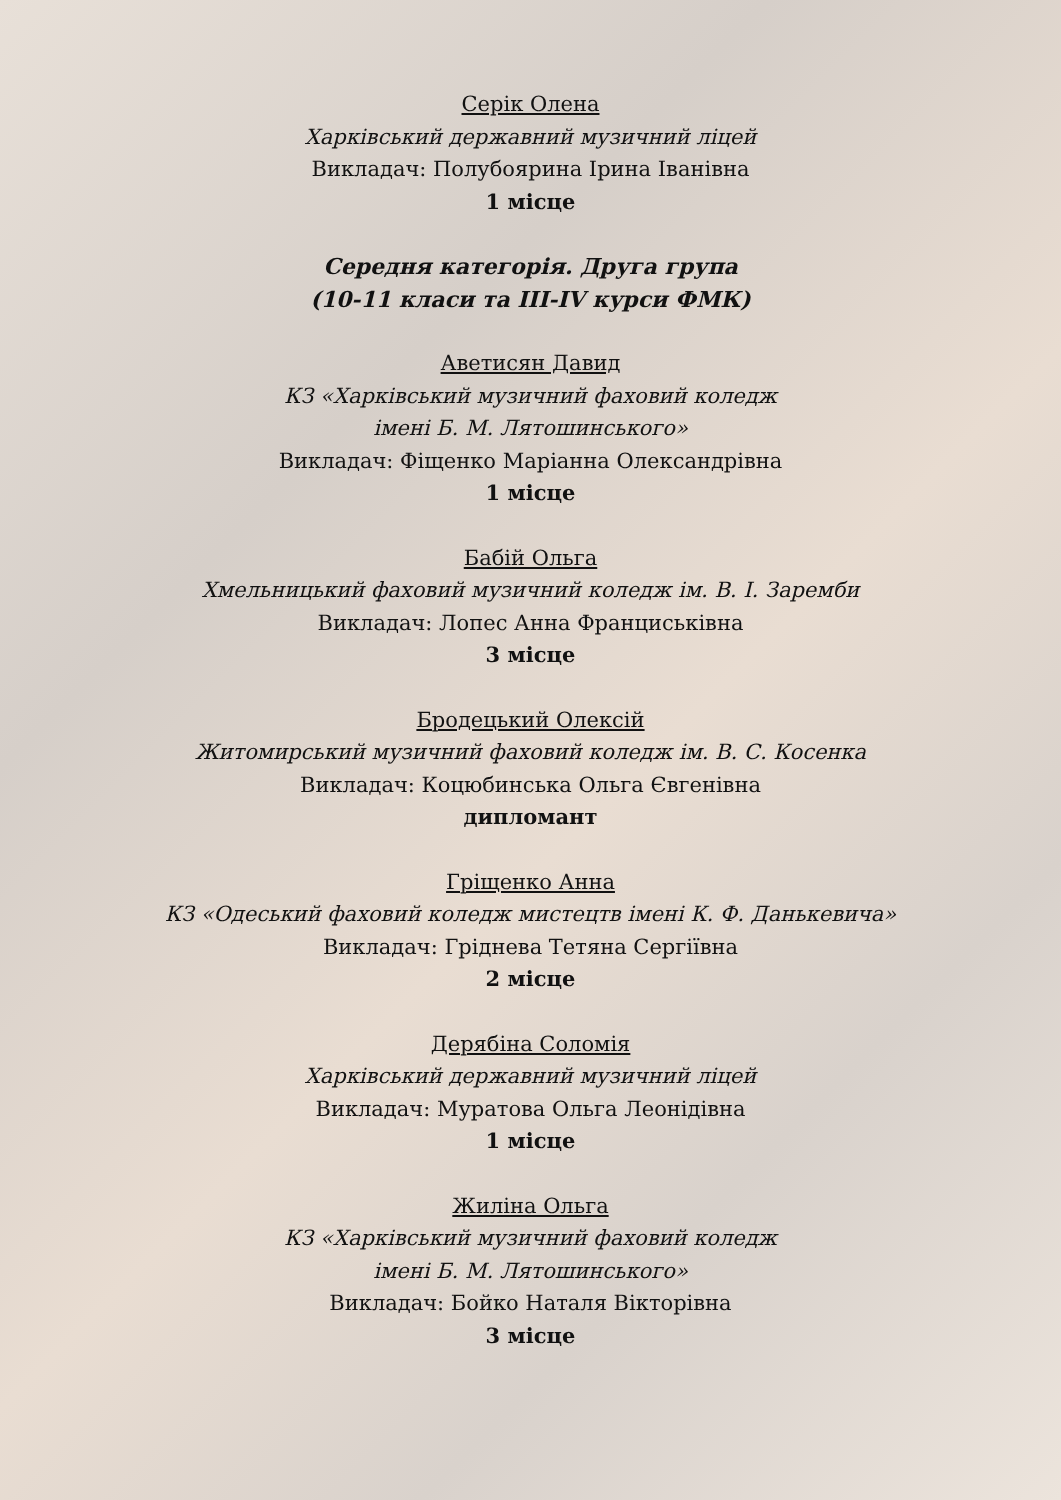Серік Олена
Харківський державний музичний ліцей
Викладач: Полубоярина Ірина Іванівна
1 місце
Середня категорія. Друга група
(10-11 класи та III-IV курси ФМК)
Аветисян Давид
КЗ «Харківський музичний фаховий коледж
імені Б. М. Лятошинського»
Викладач: Фіщенко Маріанна Олександрівна
1 місце
Бабій Ольга
Хмельницький фаховий музичний коледж ім. В. І. Заремби
Викладач: Лопес Анна Франциськівна
3 місце
Бродецький Олексій
Житомирський музичний фаховий коледж ім. В. С. Косенка
Викладач: Коцюбинська Ольга Євгенівна
дипломант
Гріщенко Анна
КЗ «Одеський фаховий коледж мистецтв імені К. Ф. Данькевича»
Викладач: Гріднева Тетяна Сергіївна
2 місце
Дерябіна Соломія
Харківський державний музичний ліцей
Викладач: Муратова Ольга Леонідівна
1 місце
Жиліна Ольга
КЗ «Харківський музичний фаховий коледж
імені Б. М. Лятошинського»
Викладач: Бойко Наталя Вікторівна
3 місце